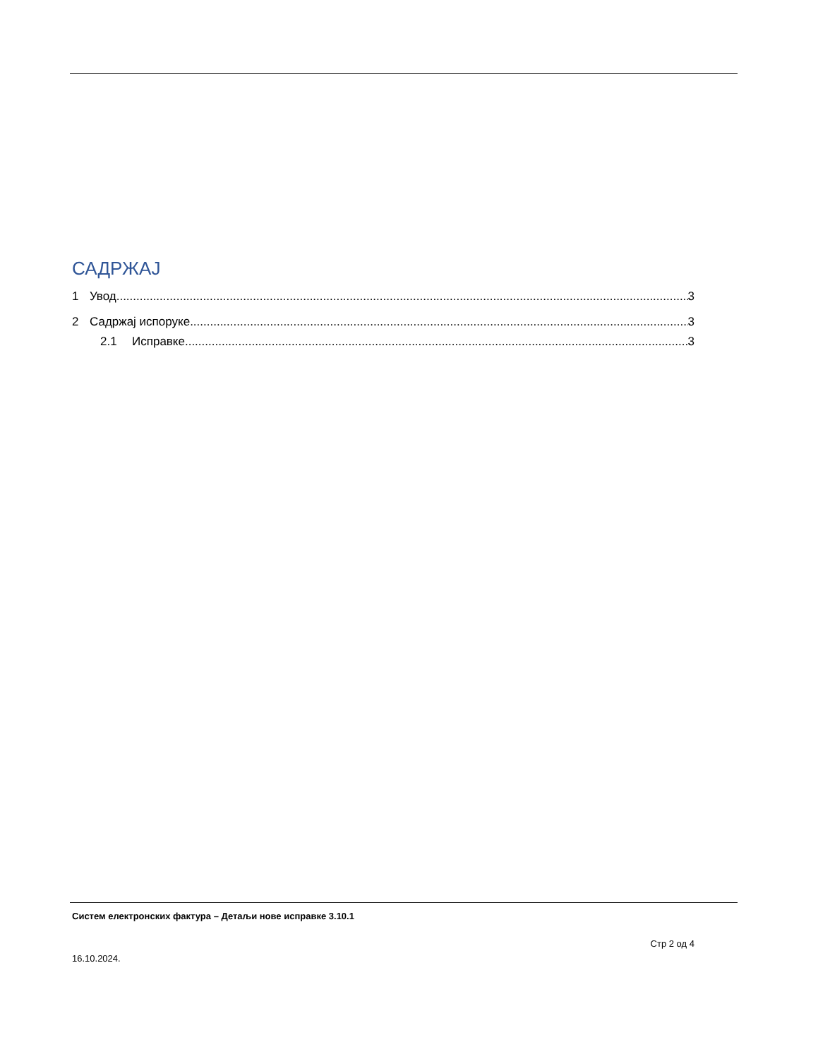САДРЖАЈ
1 Увод 3
2 Садржај испоруке 3
2.1 Исправке 3
Систем електронских фактура – Детаљи нове исправке 3.10.1
Стр 2 од 4
16.10.2024.